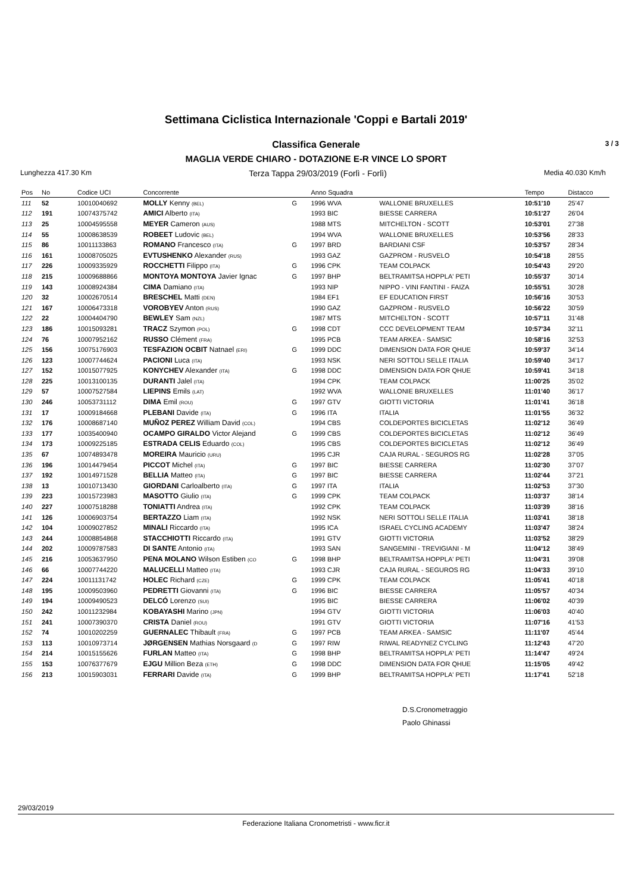Settimana Ciclistica Internazionale 'Coppi e Bartali 2019'
Classifica Generale 3 / 3
MAGLIA VERDE CHIARO - DOTAZIONE E-R VINCE LO SPORT
Lunghezza 417.30 Km Terza Tappa 29/03/2019 (Forlì - Forlì) Media 40.030 Km/h
| Pos | No | Codice UCI | Concorrente | | Anno Squadra | | Tempo | Distacco |
| --- | --- | --- | --- | --- | --- | --- | --- | --- |
| 111 | 52 | 10010040692 | MOLLY Kenny (BEL) | G | 1996 WVA | WALLONIE BRUXELLES | 10:51'10 | 25'47 |
| 112 | 191 | 10074375742 | AMICI Alberto (ITA) | | 1993 BIC | BIESSE CARRERA | 10:51'27 | 26'04 |
| 113 | 25 | 10004595558 | MEYER Cameron (AUS) | | 1988 MTS | MITCHELTON - SCOTT | 10:53'01 | 27'38 |
| 114 | 55 | 10008638539 | ROBEET Ludovic (BEL) | | 1994 WVA | WALLONIE BRUXELLES | 10:53'56 | 28'33 |
| 115 | 86 | 10011133863 | ROMANO Francesco (ITA) | G | 1997 BRD | BARDIANI CSF | 10:53'57 | 28'34 |
| 116 | 161 | 10008705025 | EVTUSHENKO Alexander (RUS) | | 1993 GAZ | GAZPROM - RUSVELO | 10:54'18 | 28'55 |
| 117 | 226 | 10009335929 | ROCCHETTI Filippo (ITA) | G | 1996 CPK | TEAM COLPACK | 10:54'43 | 29'20 |
| 118 | 215 | 10009688866 | MONTOYA MONTOYA Javier Ignac | G | 1997 BHP | BELTRAMITSA HOPPLA' PETI | 10:55'37 | 30'14 |
| 119 | 143 | 10008924384 | CIMA Damiano (ITA) | | 1993 NIP | NIPPO - VINI FANTINI - FAIZA | 10:55'51 | 30'28 |
| 120 | 32 | 10002670514 | BRESCHEL Matti (DEN) | | 1984 EF1 | EF EDUCATION FIRST | 10:56'16 | 30'53 |
| 121 | 167 | 10006473318 | VOROBYEV Anton (RUS) | | 1990 GAZ | GAZPROM - RUSVELO | 10:56'22 | 30'59 |
| 122 | 22 | 10004404790 | BEWLEY Sam (NZL) | | 1987 MTS | MITCHELTON - SCOTT | 10:57'11 | 31'48 |
| 123 | 186 | 10015093281 | TRACZ Szymon (POL) | G | 1998 CDT | CCC DEVELOPMENT TEAM | 10:57'34 | 32'11 |
| 124 | 76 | 10007952162 | RUSSO Clément (FRA) | | 1995 PCB | TEAM ARKEA - SAMSIC | 10:58'16 | 32'53 |
| 125 | 156 | 10075176903 | TESFAZION OCBIT Natnael (ERI) | G | 1999 DDC | DIMENSION DATA FOR QHUE | 10:59'37 | 34'14 |
| 126 | 123 | 10007744624 | PACIONI Luca (ITA) | | 1993 NSK | NERI SOTTOLI SELLE ITALIA | 10:59'40 | 34'17 |
| 127 | 152 | 10015077925 | KONYCHEV Alexander (ITA) | G | 1998 DDC | DIMENSION DATA FOR QHUE | 10:59'41 | 34'18 |
| 128 | 225 | 10013100135 | DURANTI Jalel (ITA) | | 1994 CPK | TEAM COLPACK | 11:00'25 | 35'02 |
| 129 | 57 | 10007527584 | LIEPINS Emils (LAT) | | 1992 WVA | WALLONIE BRUXELLES | 11:01'40 | 36'17 |
| 130 | 246 | 10053731112 | DIMA Emil (ROU) | G | 1997 GTV | GIOTTI VICTORIA | 11:01'41 | 36'18 |
| 131 | 17 | 10009184668 | PLEBANI Davide (ITA) | G | 1996 ITA | ITALIA | 11:01'55 | 36'32 |
| 132 | 176 | 10008687140 | MUÑOZ PEREZ William David (COL) | | 1994 CBS | COLDEPORTES BICICLETAS | 11:02'12 | 36'49 |
| 133 | 177 | 10035400940 | OCAMPO GIRALDO Victor Alejand | G | 1999 CBS | COLDEPORTES BICICLETAS | 11:02'12 | 36'49 |
| 134 | 173 | 10009225185 | ESTRADA CELIS Eduardo (COL) | | 1995 CBS | COLDEPORTES BICICLETAS | 11:02'12 | 36'49 |
| 135 | 67 | 10074893478 | MOREIRA Mauricio (URU) | | 1995 CJR | CAJA RURAL - SEGUROS RG | 11:02'28 | 37'05 |
| 136 | 196 | 10014479454 | PICCOT Michel (ITA) | G | 1997 BIC | BIESSE CARRERA | 11:02'30 | 37'07 |
| 137 | 192 | 10014971528 | BELLIA Matteo (ITA) | G | 1997 BIC | BIESSE CARRERA | 11:02'44 | 37'21 |
| 138 | 13 | 10010713430 | GIORDANI Carloalberto (ITA) | G | 1997 ITA | ITALIA | 11:02'53 | 37'30 |
| 139 | 223 | 10015723983 | MASOTTO Giulio (ITA) | G | 1999 CPK | TEAM COLPACK | 11:03'37 | 38'14 |
| 140 | 227 | 10007518288 | TONIATTI Andrea (ITA) | | 1992 CPK | TEAM COLPACK | 11:03'39 | 38'16 |
| 141 | 126 | 10006903754 | BERTAZZO Liam (ITA) | | 1992 NSK | NERI SOTTOLI SELLE ITALIA | 11:03'41 | 38'18 |
| 142 | 104 | 10009027852 | MINALI Riccardo (ITA) | | 1995 ICA | ISRAEL CYCLING ACADEMY | 11:03'47 | 38'24 |
| 143 | 244 | 10008854868 | STACCHIOTTI Riccardo (ITA) | | 1991 GTV | GIOTTI VICTORIA | 11:03'52 | 38'29 |
| 144 | 202 | 10009787583 | DI SANTE Antonio (ITA) | | 1993 SAN | SANGEMINI - TREVIGIANI - M | 11:04'12 | 38'49 |
| 145 | 216 | 10053637950 | PENA MOLANO Wilson Estiben (CO | G | 1998 BHP | BELTRAMITSA HOPPLA' PETI | 11:04'31 | 39'08 |
| 146 | 66 | 10007744220 | MALUCELLI Matteo (ITA) | | 1993 CJR | CAJA RURAL - SEGUROS RG | 11:04'33 | 39'10 |
| 147 | 224 | 10011131742 | HOLEC Richard (CZE) | G | 1999 CPK | TEAM COLPACK | 11:05'41 | 40'18 |
| 148 | 195 | 10009503960 | PEDRETTI Giovanni (ITA) | G | 1996 BIC | BIESSE CARRERA | 11:05'57 | 40'34 |
| 149 | 194 | 10009490523 | DELCÓ Lorenzo (SUI) | | 1995 BIC | BIESSE CARRERA | 11:06'02 | 40'39 |
| 150 | 242 | 10011232984 | KOBAYASHI Marino (JPN) | | 1994 GTV | GIOTTI VICTORIA | 11:06'03 | 40'40 |
| 151 | 241 | 10007390370 | CRISTA Daniel (ROU) | | 1991 GTV | GIOTTI VICTORIA | 11:07'16 | 41'53 |
| 152 | 74 | 10010202259 | GUERNALEC Thibault (FRA) | G | 1997 PCB | TEAM ARKEA - SAMSIC | 11:11'07 | 45'44 |
| 153 | 113 | 10010973714 | JØRGENSEN Mathias Norsgaard (D | G | 1997 RIW | RIWAL READYNEZ CYCLING | 11:12'43 | 47'20 |
| 154 | 214 | 10015155626 | FURLAN Matteo (ITA) | G | 1998 BHP | BELTRAMITSA HOPPLA' PETI | 11:14'47 | 49'24 |
| 155 | 153 | 10076377679 | EJGU Million Beza (ETH) | G | 1998 DDC | DIMENSION DATA FOR QHUE | 11:15'05 | 49'42 |
| 156 | 213 | 10015903031 | FERRARI Davide (ITA) | G | 1999 BHP | BELTRAMITSA HOPPLA' PETI | 11:17'41 | 52'18 |
D.S.Cronometraggio
Paolo Ghinassi
29/03/2019
Federazione Italiana Cronometristi - www.ficr.it